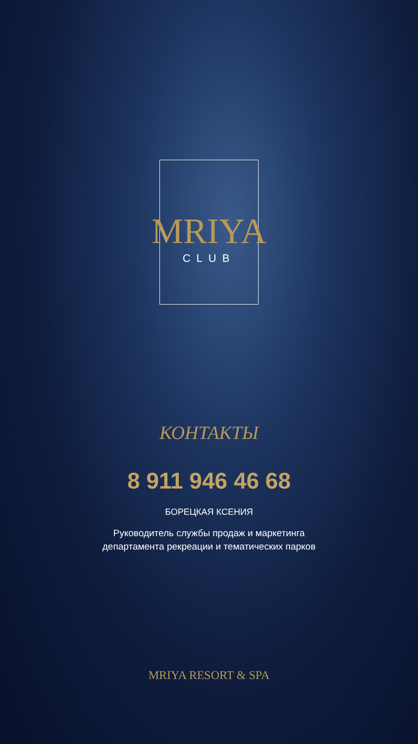MRIYA
CLUB
КОНТАКТЫ
8 911 946 46 68
БОРЕЦКАЯ КСЕНИЯ
Руководитель службы продаж и маркетинга
департамента рекреации и тематических парков
MRIYA RESORT & SPA